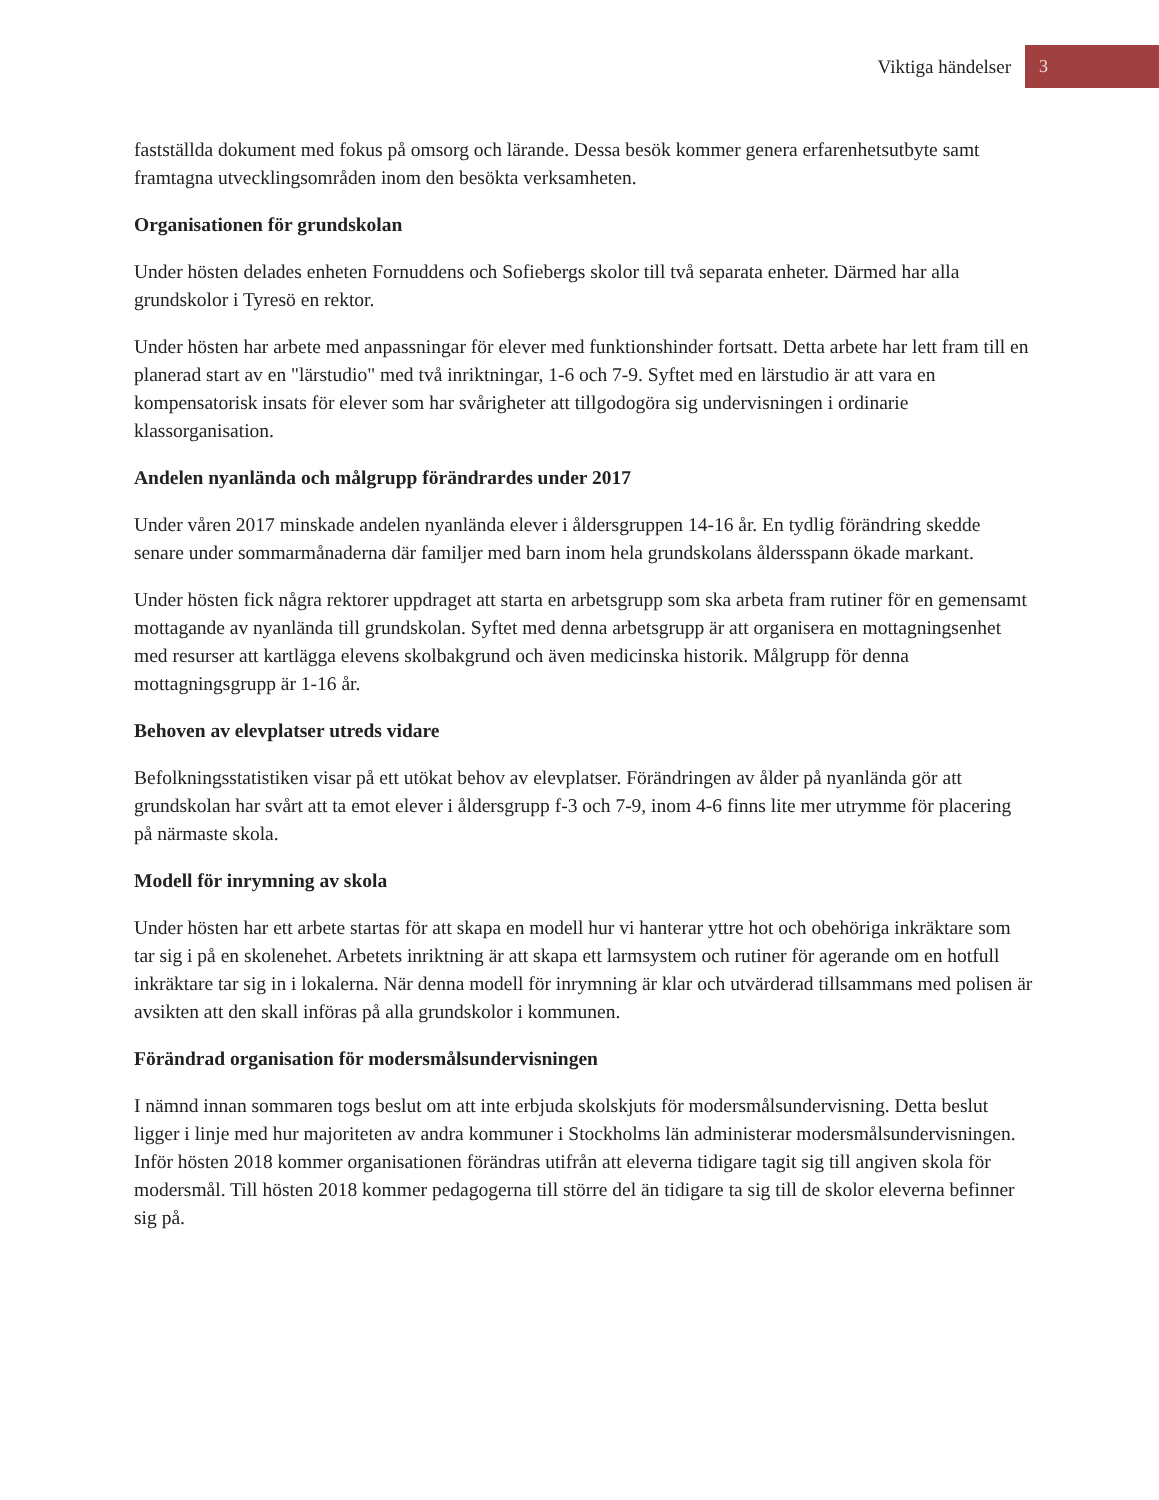Viktiga händelser 3
fastställda dokument med fokus på omsorg och lärande. Dessa besök kommer genera erfarenhetsutbyte samt framtagna utvecklingsområden inom den besökta verksamheten.
Organisationen för grundskolan
Under hösten delades enheten Fornuddens och Sofiebergs skolor till två separata enheter. Därmed har alla grundskolor i Tyresö en rektor.
Under hösten har arbete med anpassningar för elever med funktionshinder fortsatt. Detta arbete har lett fram till en planerad start av en "lärstudio" med två inriktningar, 1-6 och 7-9. Syftet med en lärstudio är att vara en kompensatorisk insats för elever som har svårigheter att tillgodogöra sig undervisningen i ordinarie klassorganisation.
Andelen nyanlända och målgrupp förändrardes under 2017
Under våren 2017 minskade andelen nyanlända elever i åldersgruppen 14-16 år. En tydlig förändring skedde senare under sommarmånaderna där familjer med barn inom hela grundskolans åldersspann ökade markant.
Under hösten fick några rektorer uppdraget att starta en arbetsgrupp som ska arbeta fram rutiner för en gemensamt mottagande av nyanlända till grundskolan. Syftet med denna arbetsgrupp är att organisera en mottagningsenhet med resurser att kartlägga elevens skolbakgrund och även medicinska historik. Målgrupp för denna mottagningsgrupp är 1-16 år.
Behoven av elevplatser utreds vidare
Befolkningsstatistiken visar på ett utökat behov av elevplatser. Förändringen av ålder på nyanlända gör att grundskolan har svårt att ta emot elever i åldersgrupp f-3 och 7-9, inom 4-6 finns lite mer utrymme för placering på närmaste skola.
Modell för inrymning av skola
Under hösten har ett arbete startas för att skapa en modell hur vi hanterar yttre hot och obehöriga inkräktare som tar sig i på en skolenehet. Arbetets inriktning är att skapa ett larmsystem och rutiner för agerande om en hotfull inkräktare tar sig in i lokalerna. När denna modell för inrymning är klar och utvärderad tillsammans med polisen är avsikten att den skall införas på alla grundskolor i kommunen.
Förändrad organisation för modersmålsundervisningen
I nämnd innan sommaren togs beslut om att inte erbjuda skolskjuts för modersmålsundervisning. Detta beslut ligger i linje med hur majoriteten av andra kommuner i Stockholms län administerar modersmålsundervisningen. Inför hösten 2018 kommer organisationen förändras utifrån att eleverna tidigare tagit sig till angiven skola för modersmål. Till hösten 2018 kommer pedagogerna till större del än tidigare ta sig till de skolor eleverna befinner sig på.